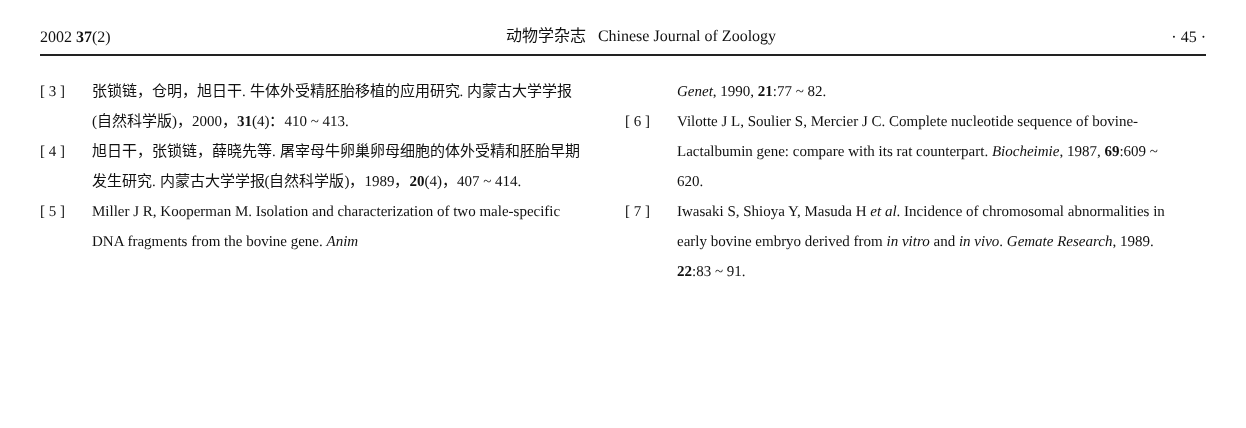2002 37(2) 动物学杂志 Chinese Journal of Zoology · 45 ·
[ 3 ] 张锁链，仓明，旭日干. 牛体外受精胚胎移植的应用研究. 内蒙古大学学报(自然科学版)，2000，31(4)：410 ~ 413.
[ 4 ] 旭日干，张锁链，薛晓先等. 屠宰母牛卵巢卵母细胞的体外受精和胚胎早期发生研究. 内蒙古大学学报(自然科学版)，1989，20(4)，407 ~ 414.
[ 5 ] Miller J R, Kooperman M. Isolation and characterization of two male-specific DNA fragments from the bovine gene. Anim
Genet, 1990, 21:77 ~ 82.
[ 6 ] Vilotte J L, Soulier S, Mercier J C. Complete nucleotide sequence of bovine-Lactalbumin gene: compare with its rat counterpart. Biocheimie, 1987, 69:609 ~ 620.
[ 7 ] Iwasaki S, Shioya Y, Masuda H et al. Incidence of chromosomal abnormalities in early bovine embryo derived from in vitro and in vivo. Gemate Research, 1989. 22:83 ~ 91.